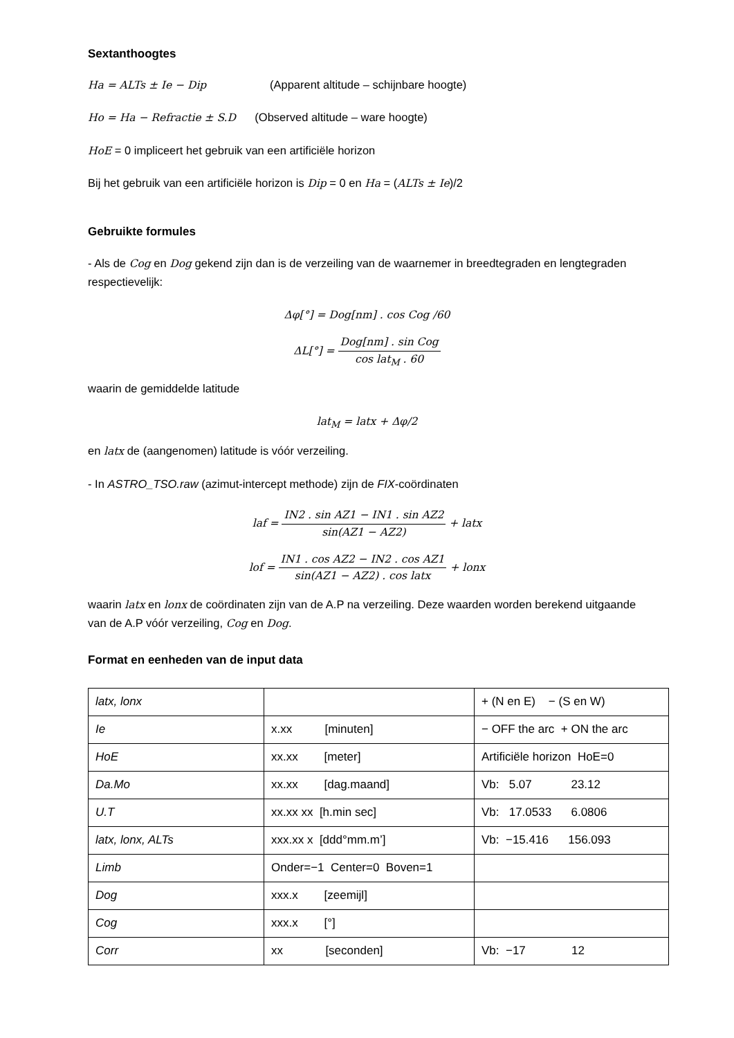Sextanthoogtes
Ha = ALTs ± Ie − Dip (Apparent altitude – schijnbare hoogte)
Ho = Ha − Refractie ± S.D (Observed altitude – ware hoogte)
HoE = 0 impliceert het gebruik van een artificiële horizon
Bij het gebruik van een artificiële horizon is Dip = 0 en Ha = (ALTs ± Ie)/2
Gebruikte formules
- Als de Cog en Dog gekend zijn dan is de verzeiling van de waarnemer in breedtegraden en lengtegraden respectievelijk:
Δφ[°] = Dog[nm] . cos Cog /60
ΔL[°] = Dog[nm] . sin Cog cos lat<sub>M</sub> . 60
waarin de gemiddelde latitude
lat<sub>M</sub> = latx + Δφ/2
en latx de (aangenomen) latitude is vóór verzeiling.
- In ASTRO_TSO.raw (azimut-intercept methode) zijn de FIX-coördinaten
laf = IN2 . sin AZ1 − IN1 . sin AZ2 sin(AZ1 − AZ2) + latx
lof = IN1 . cos AZ2 − IN2 . cos AZ1 sin(AZ1 − AZ2) . cos latx + lonx
waarin latx en lonx de coördinaten zijn van de A.P na verzeiling. Deze waarden worden berekend uitgaande van de A.P vóór verzeiling, Cog en Dog.
Format en eenheden van de input data
| latx, lonx | | + (N en E) − (S en W) |
| Ie | x.xx [minuten] | − OFF the arc + ON the arc |
| HoE | xx.xx [meter] | Artificiële horizon HoE=0 |
| Da.Mo | xx.xx [dag.maand] | Vb: 5.07 23.12 |
| U.T | xx.xx xx [h.min sec] | Vb: 17.0533 6.0806 |
| latx, lonx, ALTs | xxx.xx x [ddd°mm.m’] | Vb: −15.416 156.093 |
| Limb | Onder=−1 Center=0 Boven=1 | |
| Dog | xxx.x [zeemijl] | |
| Cog | xxx.x [°] | |
| Corr | xx [seconden] | Vb: −17 12 |